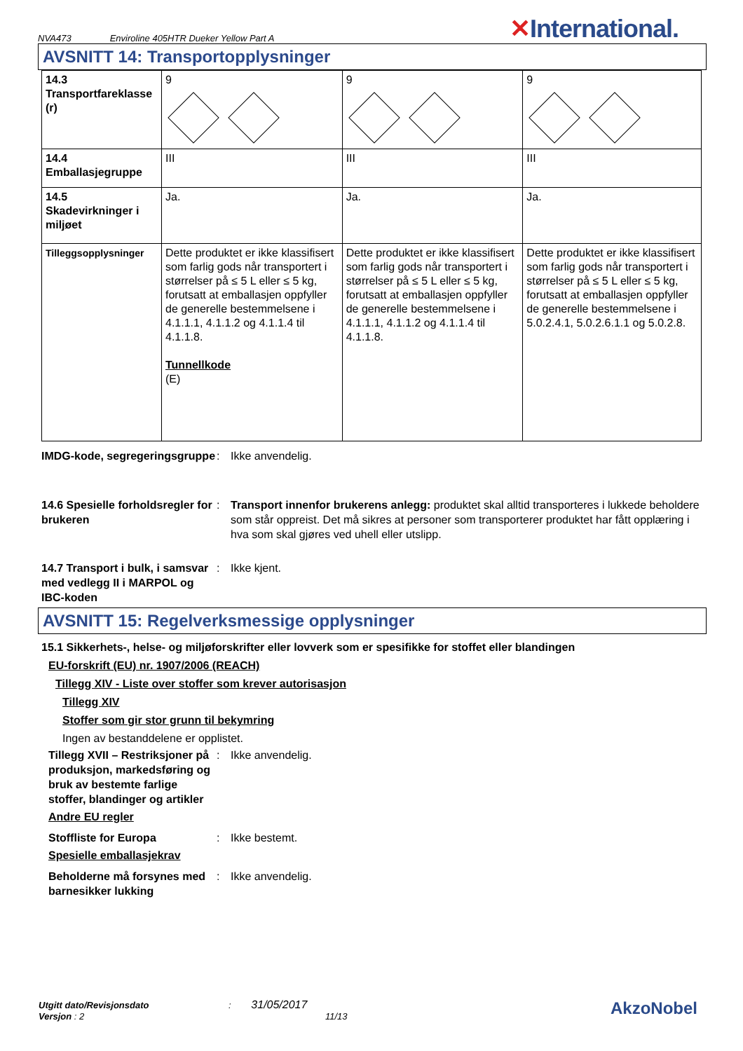NVA473 Enviroline 405HTR Dueker Yellow Part A ✕International.
AVSNITT 14: Transportopplysninger
| 14.3 Transportfareklasse (r) | 9 | 9 | 9 |
| 14.4 Emballasjegruppe | III | III | III |
| 14.5 Skadevirkninger i miljøet | Ja. | Ja. | Ja. |
| Tilleggsopplysninger | Dette produktet er ikke klassifisert som farlig gods når transportert i størrelser på ≤ 5 L eller ≤ 5 kg, forutsatt at emballasjen oppfyller de generelle bestemmelsene i 4.1.1.1, 4.1.1.2 og 4.1.1.4 til 4.1.1.8. Tunnellkode (E) | Dette produktet er ikke klassifisert som farlig gods når transportert i størrelser på ≤ 5 L eller ≤ 5 kg, forutsatt at emballasjen oppfyller de generelle bestemmelsene i 4.1.1.1, 4.1.1.2 og 4.1.1.4 til 4.1.1.8. | Dette produktet er ikke klassifisert som farlig gods når transportert i størrelser på ≤ 5 L eller ≤ 5 kg, forutsatt at emballasjen oppfyller de generelle bestemmelsene i 5.0.2.4.1, 5.0.2.6.1.1 og 5.0.2.8. |
IMDG-kode, segregeringsgruppe
: Ikke anvendelig.
14.6 Spesielle forholdsregler for brukeren
: Transport innenfor brukerens anlegg: produktet skal alltid transporteres i lukkede beholdere som står oppreist. Det må sikres at personer som transporterer produktet har fått opplæring i hva som skal gjøres ved uhell eller utslipp.
14.7 Transport i bulk, i samsvar med vedlegg II i MARPOL og IBC-koden
: Ikke kjent.
AVSNITT 15: Regelverksmessige opplysninger
15.1 Sikkerhets-, helse- og miljøforskrifter eller lovverk som er spesifikke for stoffet eller blandingen
EU-forskrift (EU) nr. 1907/2006 (REACH)
Tillegg XIV - Liste over stoffer som krever autorisasjon
Tillegg XIV
Stoffer som gir stor grunn til bekymring
Ingen av bestanddelene er opplistet.
Tillegg XVII – Restriksjoner på produksjon, markedsføring og bruk av bestemte farlige stoffer, blandinger og artikler
: Ikke anvendelig.
Andre EU regler
Stoffliste for Europa : Ikke bestemt.
Spesielle emballasjekrav
Beholderne må forsynes med barnesikker lukking
: Ikke anvendelig.
Utgitt dato/Revisjonsdato : 31/05/2017
Versjon : 2 11/13
AkzoNobel